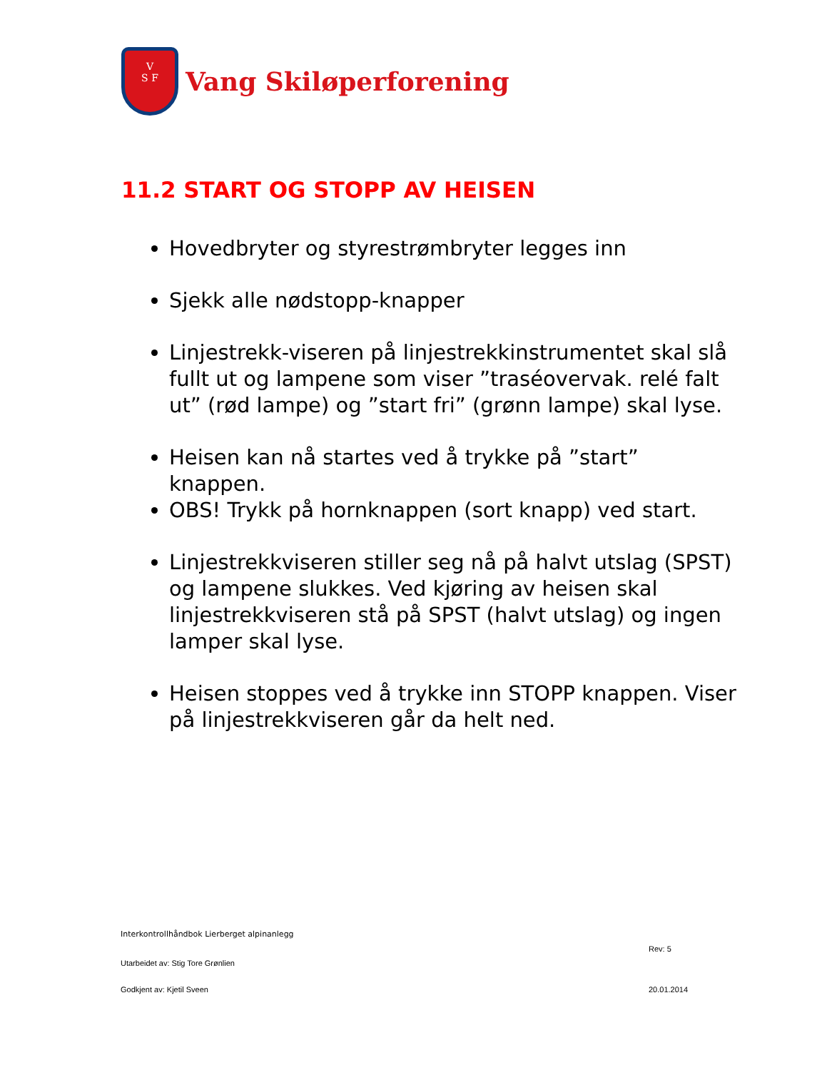V
S F
Vang Skiløperforening
11.2 START OG STOPP AV HEISEN
Hovedbryter og styrestrømbryter legges inn
Sjekk alle nødstopp-knapper
Linjestrekk-viseren på linjestrekkinstrumentet skal slå fullt ut og lampene som viser ”traséovervak. relé falt ut” (rød lampe) og ”start fri” (grønn lampe) skal lyse.
Heisen kan nå startes ved å trykke på ”start” knappen.
OBS! Trykk på hornknappen (sort knapp) ved start.
Linjestrekkviseren stiller seg nå på halvt utslag (SPST) og lampene slukkes. Ved kjøring av heisen skal linjestrekkviseren stå på SPST (halvt utslag) og ingen lamper skal lyse.
Heisen stoppes ved å trykke inn STOPP knappen. Viser på linjestrekkviseren går da helt ned.
Interkontrollhåndbok Lierberget alpinanlegg
Rev: 5
Utarbeidet av: Stig Tore Grønlien
Godkjent av: Kjetil Sveen 20.01.2014